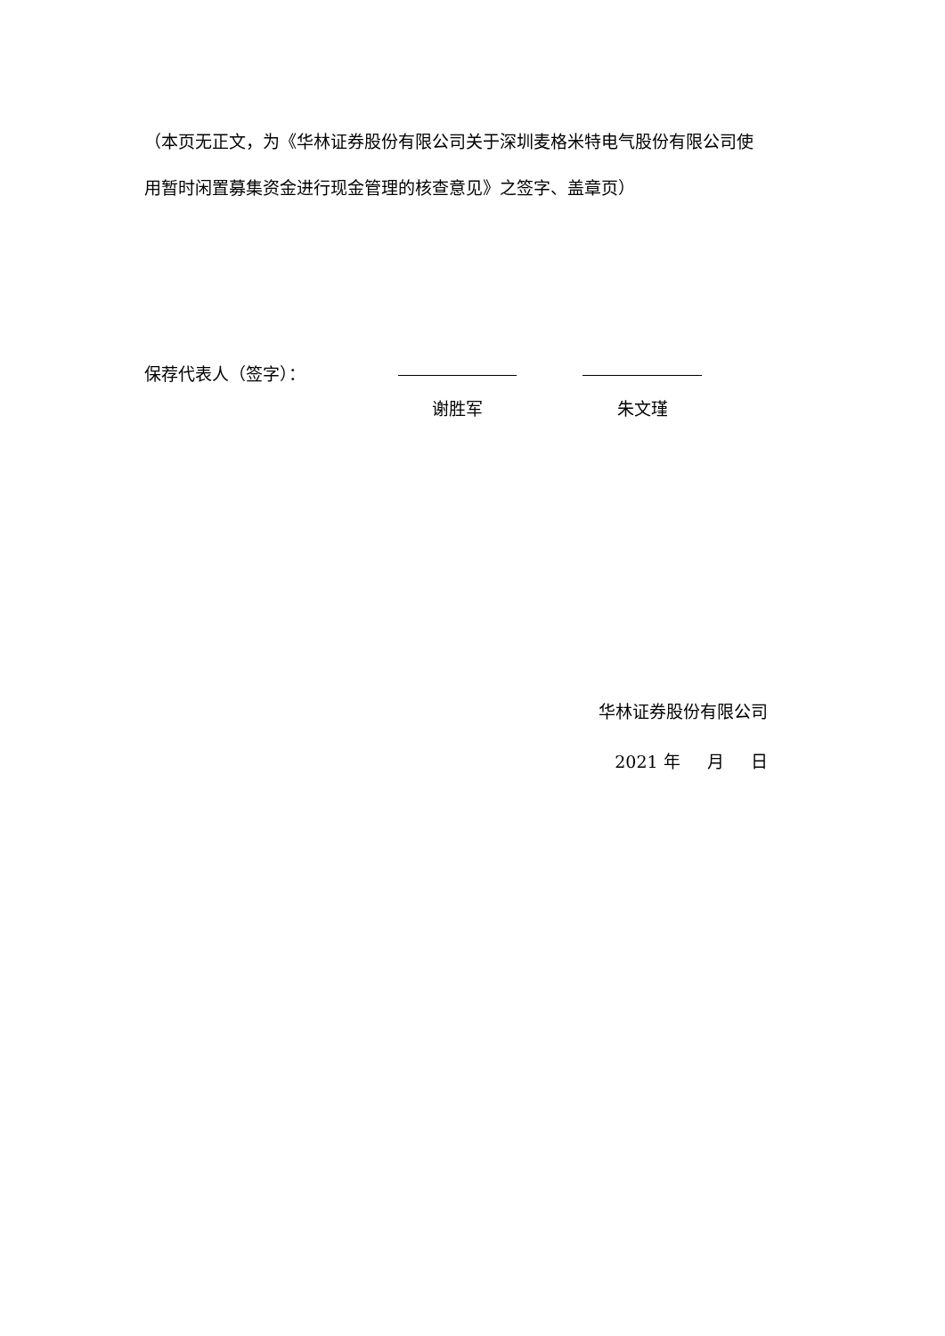（本页无正文，为《华林证券股份有限公司关于深圳麦格米特电气股份有限公司使用暂时闲置募集资金进行现金管理的核查意见》之签字、盖章页）
保荐代表人（签字）： 谢胜军 朱文瑾
华林证券股份有限公司
2021 年 月 日